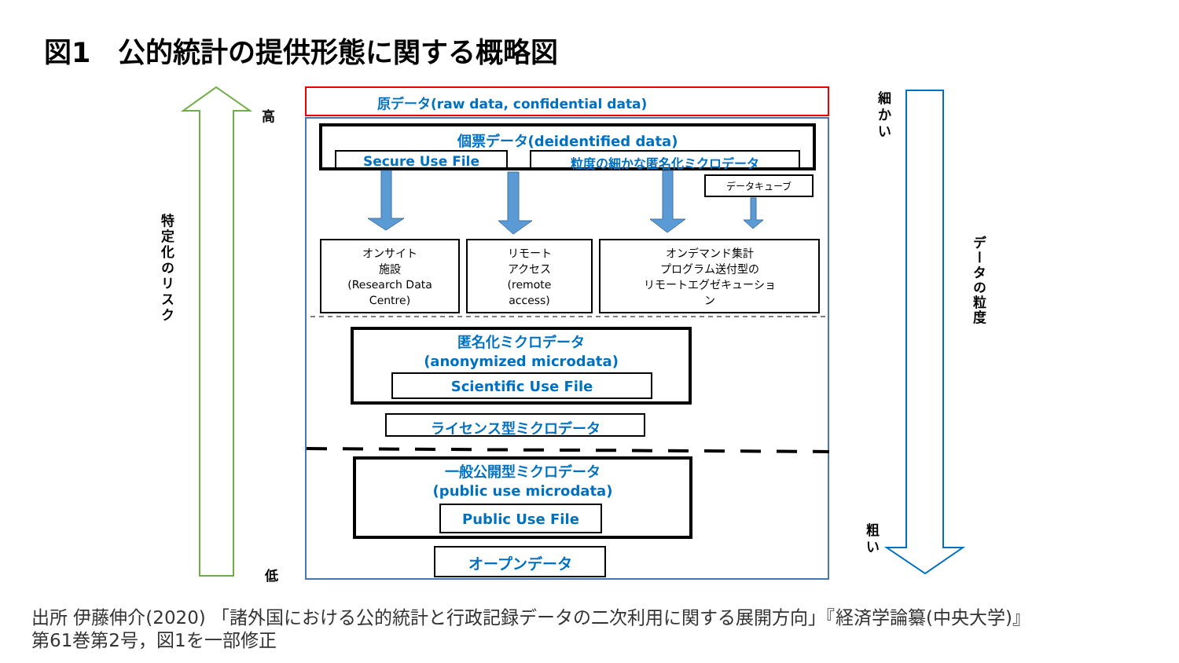図1　公的統計の提供形態に関する概略図
特定化のリスク
高
低
原データ(raw data, confidential data)
個票データ(deidentified data)
Secure Use File 粒度の細かな匿名化ミクロデータ
データキューブ
オンサイト
施設
(Research Data
Centre)
リモート
アクセス
(remote
access)
オンデマンド集計
プログラム送付型の
リモートエグゼキューショ
ン
匿名化ミクロデータ
(anonymized microdata)
Scientific Use File
ライセンス型ミクロデータ
一般公開型ミクロデータ
(public use microdata)
Public Use File
オープンデータ
細か い
粗い
データの粒度
出所 伊藤伸介(2020) 「諸外国における公的統計と行政記録データの二次利用に関する展開方向」『経済学論纂(中央大学)』
第61巻第2号，図1を一部修正